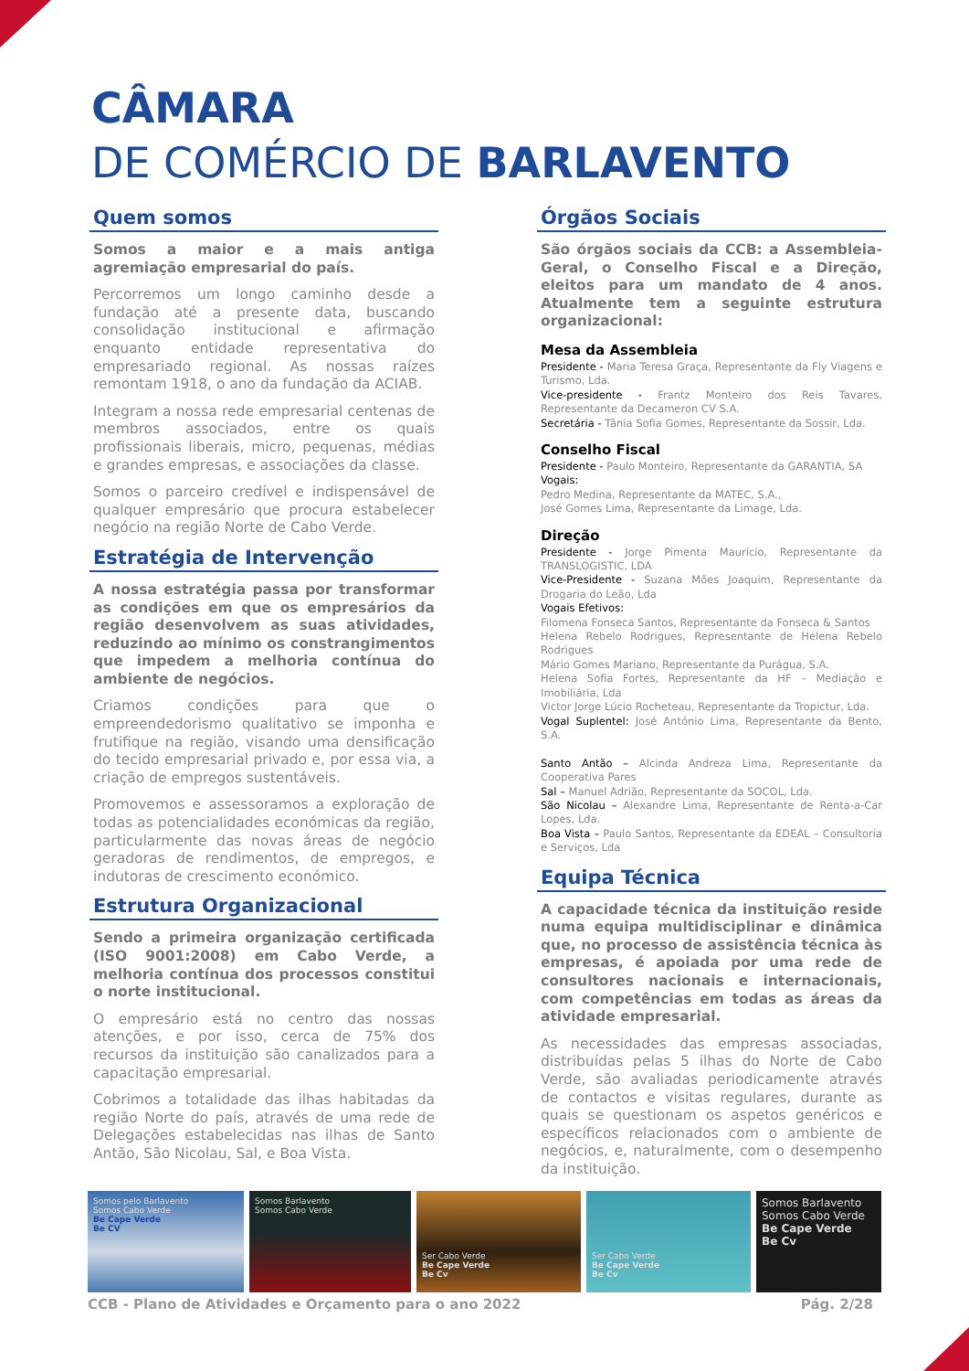CÂMARA
DE COMÉRCIO DE BARLAVENTO
Quem somos
Somos a maior e a mais antiga agremiação empresarial do país.
Percorremos um longo caminho desde a fundação até a presente data, buscando consolidação institucional e afirmação enquanto entidade representativa do empresariado regional. As nossas raízes remontam 1918, o ano da fundação da ACIAB.
Integram a nossa rede empresarial centenas de membros associados, entre os quais profissionais liberais, micro, pequenas, médias e grandes empresas, e associações da classe.
Somos o parceiro credível e indispensável de qualquer empresário que procura estabelecer negócio na região Norte de Cabo Verde.
Estratégia de Intervenção
A nossa estratégia passa por transformar as condições em que os empresários da região desenvolvem as suas atividades, reduzindo ao mínimo os constrangimentos que impedem a melhoria contínua do ambiente de negócios.
Criamos condições para que o empreendedorismo qualitativo se imponha e frutifique na região, visando uma densificação do tecido empresarial privado e, por essa via, a criação de empregos sustentáveis.
Promovemos e assessoramos a exploração de todas as potencialidades económicas da região, particularmente das novas áreas de negócio geradoras de rendimentos, de empregos, e indutoras de crescimento económico.
Estrutura Organizacional
Sendo a primeira organização certificada (ISO 9001:2008) em Cabo Verde, a melhoria contínua dos processos constitui o norte institucional.
O empresário está no centro das nossas atenções, e por isso, cerca de 75% dos recursos da instituição são canalizados para a capacitação empresarial.
Cobrimos a totalidade das ilhas habitadas da região Norte do país, através de uma rede de Delegações estabelecidas nas ilhas de Santo Antão, São Nicolau, Sal, e Boa Vista.
Órgãos Sociais
São órgãos sociais da CCB: a Assembleia-Geral, o Conselho Fiscal e a Direção, eleitos para um mandato de 4 anos. Atualmente tem a seguinte estrutura organizacional:
Mesa da Assembleia
Presidente - Maria Teresa Graça, Representante da Fly Viagens e Turismo, Lda.
Vice-presidente - Frantz Monteiro dos Reis Tavares, Representante da Decameron CV S.A.
Secretária - Tânia Sofia Gomes, Representante da Sossir, Lda.
Conselho Fiscal
Presidente - Paulo Monteiro, Representante da GARANTIA, SA
Vogais:
Pedro Medina, Representante da MATEC, S.A.,
José Gomes Lima, Representante da Limage, Lda.
Direção
Presidente - Jorge Pimenta Maurício, Representante da TRANSLOGISTIC, LDA
Vice-Presidente - Suzana Mões Joaquim, Representante da Drogaria do Leão, Lda
Vogais Efetivos:
Filomena Fonseca Santos, Representante da Fonseca & Santos
Helena Rebelo Rodrigues, Representante de Helena Rebelo Rodrigues
Mário Gomes Mariano, Representante da Purágua, S.A.
Helena Sofia Fortes, Representante da HF – Mediação e Imobiliária, Lda
Victor Jorge Lúcio Rocheteau, Representante da Tropictur, Lda.
Vogal Suplentel: José António Lima, Representante da Bento, S.A.
Santo Antão – Alcinda Andreza Lima, Representante da Cooperativa Pares
Sal – Manuel Adrião, Representante da SOCOL, Lda.
São Nicolau – Alexandre Lima, Representante de Renta-a-Car Lopes, Lda.
Boa Vista – Paulo Santos, Representante da EDEAL – Consultoria e Serviços, Lda
Equipa Técnica
A capacidade técnica da instituição reside numa equipa multidisciplinar e dinâmica que, no processo de assistência técnica às empresas, é apoiada por uma rede de consultores nacionais e internacionais, com competências em todas as áreas da atividade empresarial.
As necessidades das empresas associadas, distribuídas pelas 5 ilhas do Norte de Cabo Verde, são avaliadas periodicamente através de contactos e visitas regulares, durante as quais se questionam os aspetos genéricos e específicos relacionados com o ambiente de negócios, e, naturalmente, com o desempenho da instituição.
Somos pelo Barlavento
Somos Cabo Verde
Be Cape Verde
Be CV
Somos Barlavento
Somos Cabo Verde
Ser Cabo Verde
Be Cape Verde
Be Cv
Ser Cabo Verde
Be Cape Verde
Be Cv
Somos Barlavento
Somos Cabo Verde
Be Cape Verde
Be Cv
CCB - Plano de Atividades e Orçamento para o ano 2022 Pág. 2/28